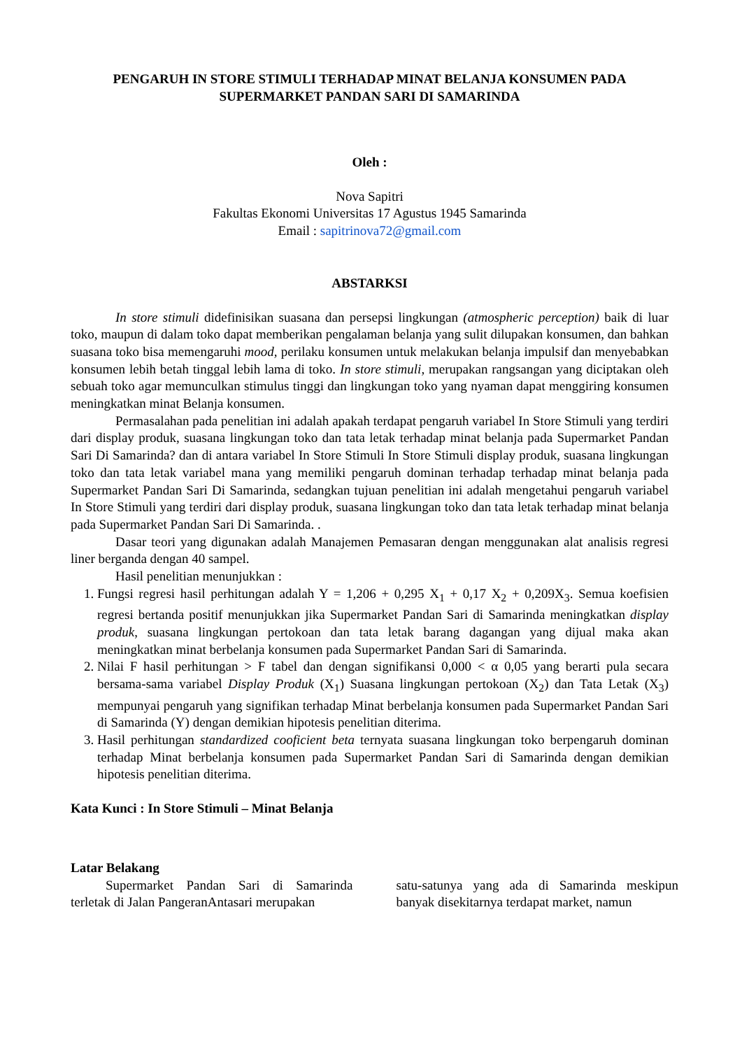PENGARUH IN STORE STIMULI TERHADAP MINAT BELANJA KONSUMEN PADA
SUPERMARKET PANDAN SARI DI SAMARINDA
Oleh :
Nova Sapitri
Fakultas Ekonomi Universitas 17 Agustus 1945 Samarinda
Email : sapitrinova72@gmail.com
ABSTARKSI
In store stimuli didefinisikan suasana dan persepsi lingkungan (atmospheric perception) baik di luar toko, maupun di dalam toko dapat memberikan pengalaman belanja yang sulit dilupakan konsumen, dan bahkan suasana toko bisa memengaruhi mood, perilaku konsumen untuk melakukan belanja impulsif dan menyebabkan konsumen lebih betah tinggal lebih lama di toko. In store stimuli, merupakan rangsangan yang diciptakan oleh sebuah toko agar memunculkan stimulus tinggi dan lingkungan toko yang nyaman dapat menggiring konsumen meningkatkan minat Belanja konsumen.
Permasalahan pada penelitian ini adalah apakah terdapat pengaruh variabel In Store Stimuli yang terdiri dari display produk, suasana lingkungan toko dan tata letak terhadap minat belanja pada Supermarket Pandan Sari Di Samarinda? dan di antara variabel In Store Stimuli In Store Stimuli display produk, suasana lingkungan toko dan tata letak variabel mana yang memiliki pengaruh dominan terhadap terhadap minat belanja pada Supermarket Pandan Sari Di Samarinda, sedangkan tujuan penelitian ini adalah mengetahui pengaruh variabel In Store Stimuli yang terdiri dari display produk, suasana lingkungan toko dan tata letak terhadap minat belanja pada Supermarket Pandan Sari Di Samarinda. .
Dasar teori yang digunakan adalah Manajemen Pemasaran dengan menggunakan alat analisis regresi liner berganda dengan 40 sampel.
Hasil penelitian menunjukkan :
1. Fungsi regresi hasil perhitungan adalah Y = 1,206 + 0,295 X<sub>1</sub> + 0,17 X<sub>2</sub> + 0,209X<sub>3</sub>. Semua koefisien regresi bertanda positif menunjukkan jika Supermarket Pandan Sari di Samarinda meningkatkan display produk, suasana lingkungan pertokoan dan tata letak barang dagangan yang dijual maka akan meningkatkan minat berbelanja konsumen pada Supermarket Pandan Sari di Samarinda.
2. Nilai F hasil perhitungan > F tabel dan dengan signifikansi 0,000 < α 0,05 yang berarti pula secara bersama-sama variabel Display Produk (X<sub>1</sub>) Suasana lingkungan pertokoan (X<sub>2</sub>) dan Tata Letak (X<sub>3</sub>) mempunyai pengaruh yang signifikan terhadap Minat berbelanja konsumen pada Supermarket Pandan Sari di Samarinda (Y) dengan demikian hipotesis penelitian diterima.
3. Hasil perhitungan standardized cooficient beta ternyata suasana lingkungan toko berpengaruh dominan terhadap Minat berbelanja konsumen pada Supermarket Pandan Sari di Samarinda dengan demikian hipotesis penelitian diterima.
Kata Kunci : In Store Stimuli – Minat Belanja
Latar Belakang
Supermarket Pandan Sari di Samarinda terletak di Jalan PangeranAntasari merupakan
satu-satunya yang ada di Samarinda meskipun banyak disekitarnya terdapat market, namun